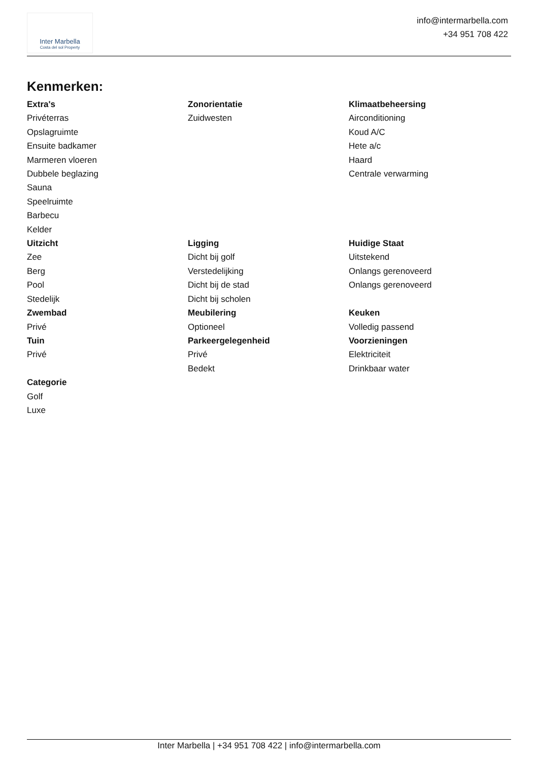Inter Marbella
Costa del sol Property
info@intermarbella.com
+34 951 708 422
Kenmerken:
Extra's
Privéterras
Opslagruimte
Ensuite badkamer
Marmeren vloeren
Dubbele beglazing
Sauna
Speelruimte
Barbecu
Kelder
Zonorientatie
Zuidwesten
Klimaatbeheersing
Airconditioning
Koud A/C
Hete a/c
Haard
Centrale verwarming
Uitzicht
Zee
Berg
Pool
Stedelijk
Ligging
Dicht bij golf
Verstedelijking
Dicht bij de stad
Dicht bij scholen
Huidige Staat
Uitstekend
Onlangs gerenoveerd
Onlangs gerenoveerd
Zwembad
Privé
Meubilering
Optioneel
Keuken
Volledig passend
Tuin
Privé
Parkeergelegenheid
Privé
Bedekt
Voorzieningen
Elektriciteit
Drinkbaar water
Categorie
Golf
Luxe
Inter Marbella | +34 951 708 422 | info@intermarbella.com